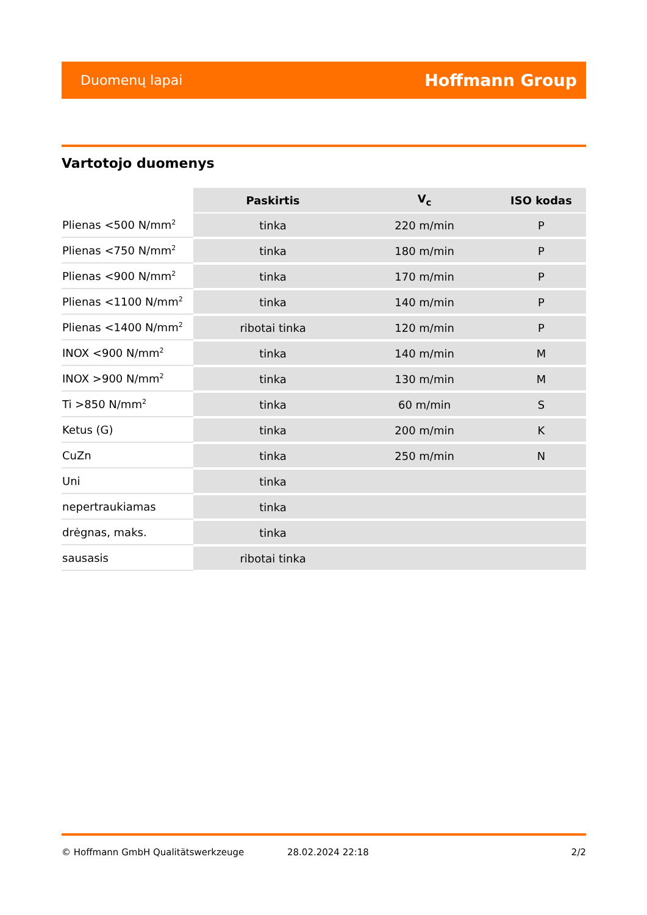Duomenų lapai Hoffmann Group
Vartotojo duomenys
| | Paskirtis | V<sub>c</sub> | ISO kodas |
| Plienas <500 N/mm<sup>2</sup> | tinka | 220 m/min | P |
| Plienas <750 N/mm<sup>2</sup> | tinka | 180 m/min | P |
| Plienas <900 N/mm<sup>2</sup> | tinka | 170 m/min | P |
| Plienas <1100 N/mm<sup>2</sup> | tinka | 140 m/min | P |
| Plienas <1400 N/mm<sup>2</sup> | ribotai tinka | 120 m/min | P |
| INOX <900 N/mm<sup>2</sup> | tinka | 140 m/min | M |
| INOX >900 N/mm<sup>2</sup> | tinka | 130 m/min | M |
| Ti >850 N/mm<sup>2</sup> | tinka | 60 m/min | S |
| Ketus (G) | tinka | 200 m/min | K |
| CuZn | tinka | 250 m/min | N |
| Uni | tinka | | |
| nepertraukiamas | tinka | | |
| drėgnas, maks. | tinka | | |
| sausasis | ribotai tinka | | |
© Hoffmann GmbH Qualitätswerkzeuge 28.02.2024 22:18 2/2